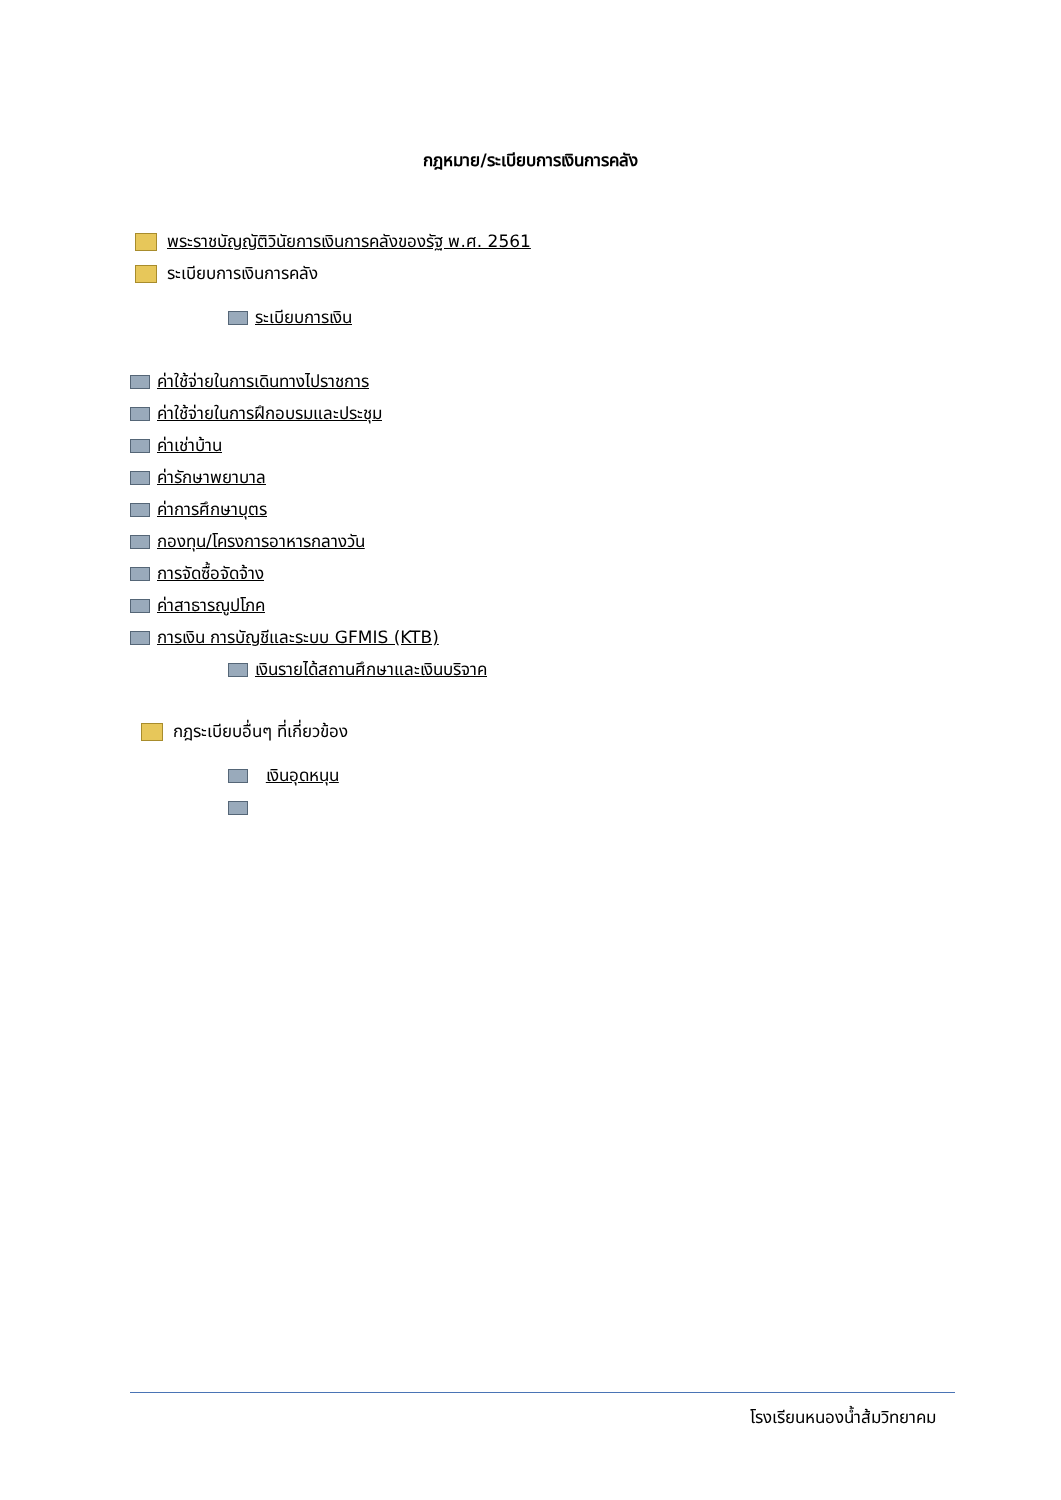กฎหมาย/ระเบียบการเงินการคลัง
พระราชบัญญัติวินัยการเงินการคลังของรัฐ พ.ศ. 2561
ระเบียบการเงินการคลัง
ระเบียบการเงิน
ค่าใช้จ่ายในการเดินทางไปราชการ
ค่าใช้จ่ายในการฝึกอบรมและประชุม
ค่าเช่าบ้าน
ค่ารักษาพยาบาล
ค่าการศึกษาบุตร
กองทุน/โครงการอาหารกลางวัน
การจัดซื้อจัดจ้าง
ค่าสาธารณูปโภค
การเงิน การบัญชีและระบบ GFMIS (KTB)
เงินรายได้สถานศึกษาและเงินบริจาค
กฎระเบียบอื่นๆ ที่เกี่ยวข้อง
เงินอุดหนุน
โรงเรียนหนองน้ำส้มวิทยาคม